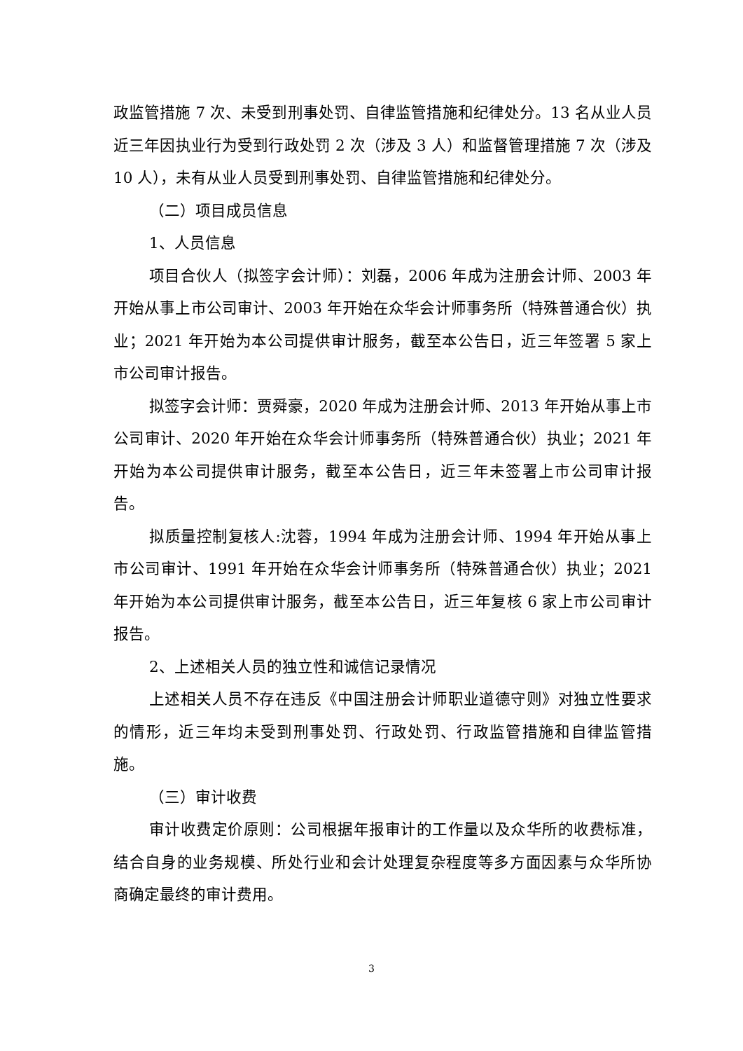政监管措施 7 次、未受到刑事处罚、自律监管措施和纪律处分。13 名从业人员近三年因执业行为受到行政处罚 2 次（涉及 3 人）和监督管理措施 7 次（涉及 10 人），未有从业人员受到刑事处罚、自律监管措施和纪律处分。
（二）项目成员信息
1、人员信息
项目合伙人（拟签字会计师）：刘磊，2006 年成为注册会计师、2003 年开始从事上市公司审计、2003 年开始在众华会计师事务所（特殊普通合伙）执业；2021 年开始为本公司提供审计服务，截至本公告日，近三年签署 5 家上市公司审计报告。
拟签字会计师：贾舜豪，2020 年成为注册会计师、2013 年开始从事上市公司审计、2020 年开始在众华会计师事务所（特殊普通合伙）执业；2021 年开始为本公司提供审计服务，截至本公告日，近三年未签署上市公司审计报告。
拟质量控制复核人:沈蓉，1994 年成为注册会计师、1994 年开始从事上市公司审计、1991 年开始在众华会计师事务所（特殊普通合伙）执业；2021 年开始为本公司提供审计服务，截至本公告日，近三年复核 6 家上市公司审计报告。
2、上述相关人员的独立性和诚信记录情况
上述相关人员不存在违反《中国注册会计师职业道德守则》对独立性要求的情形，近三年均未受到刑事处罚、行政处罚、行政监管措施和自律监管措施。
（三）审计收费
审计收费定价原则：公司根据年报审计的工作量以及众华所的收费标准，结合自身的业务规模、所处行业和会计处理复杂程度等多方面因素与众华所协商确定最终的审计费用。
3